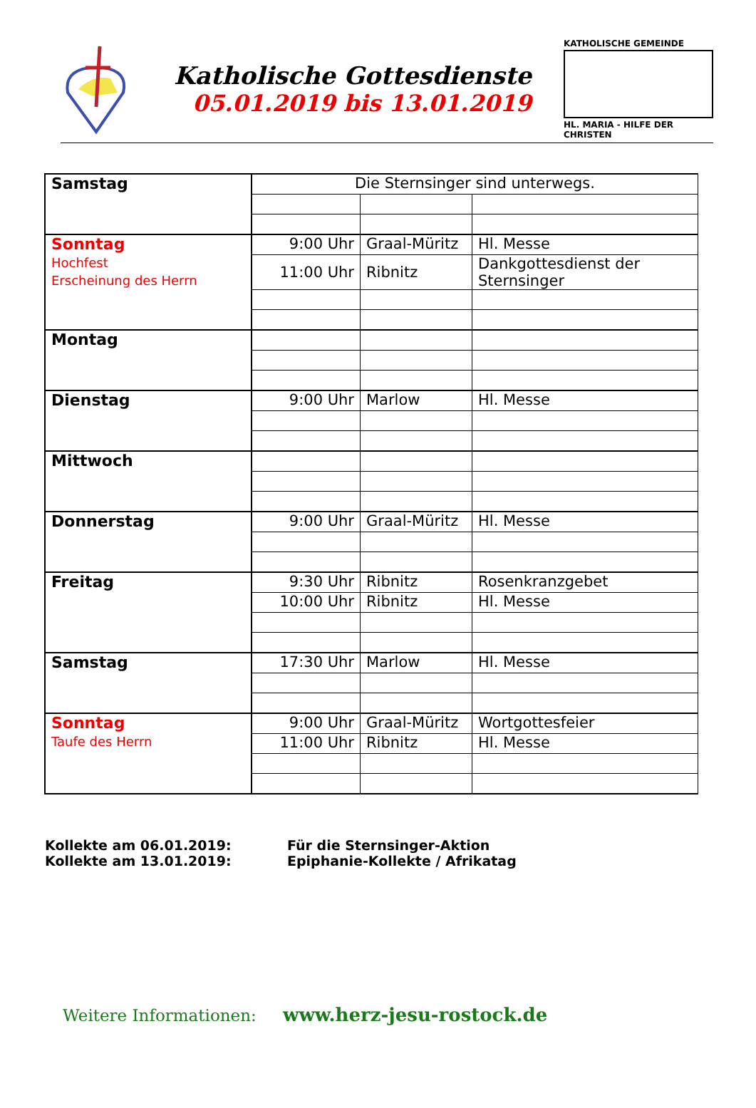Katholische Gottesdienste
05.01.2019 bis 13.01.2019
KATHOLISCHE GEMEINDE
HL. MARIA - HILFE DER CHRISTEN
| Samstag | Die Sternsinger sind unterwegs. | | |
| Sonntag Hochfest Erscheinung des Herrn | 9:00 Uhr | Graal-Müritz | Hl. Messe |
| | 11:00 Uhr | Ribnitz | Dankgottesdienst der Sternsinger |
| Montag | | | |
| Dienstag | 9:00 Uhr | Marlow | Hl. Messe |
| Mittwoch | | | |
| Donnerstag | 9:00 Uhr | Graal-Müritz | Hl. Messe |
| Freitag | 9:30 Uhr | Ribnitz | Rosenkranzgebet |
| | 10:00 Uhr | Ribnitz | Hl. Messe |
| Samstag | 17:30 Uhr | Marlow | Hl. Messe |
| Sonntag Taufe des Herrn | 9:00 Uhr | Graal-Müritz | Wortgottesfeier |
| | 11:00 Uhr | Ribnitz | Hl. Messe |
Kollekte am 06.01.2019: Für die Sternsinger-Aktion
Kollekte am 13.01.2019: Epiphanie-Kollekte / Afrikatag
Weitere Informationen: www.herz-jesu-rostock.de